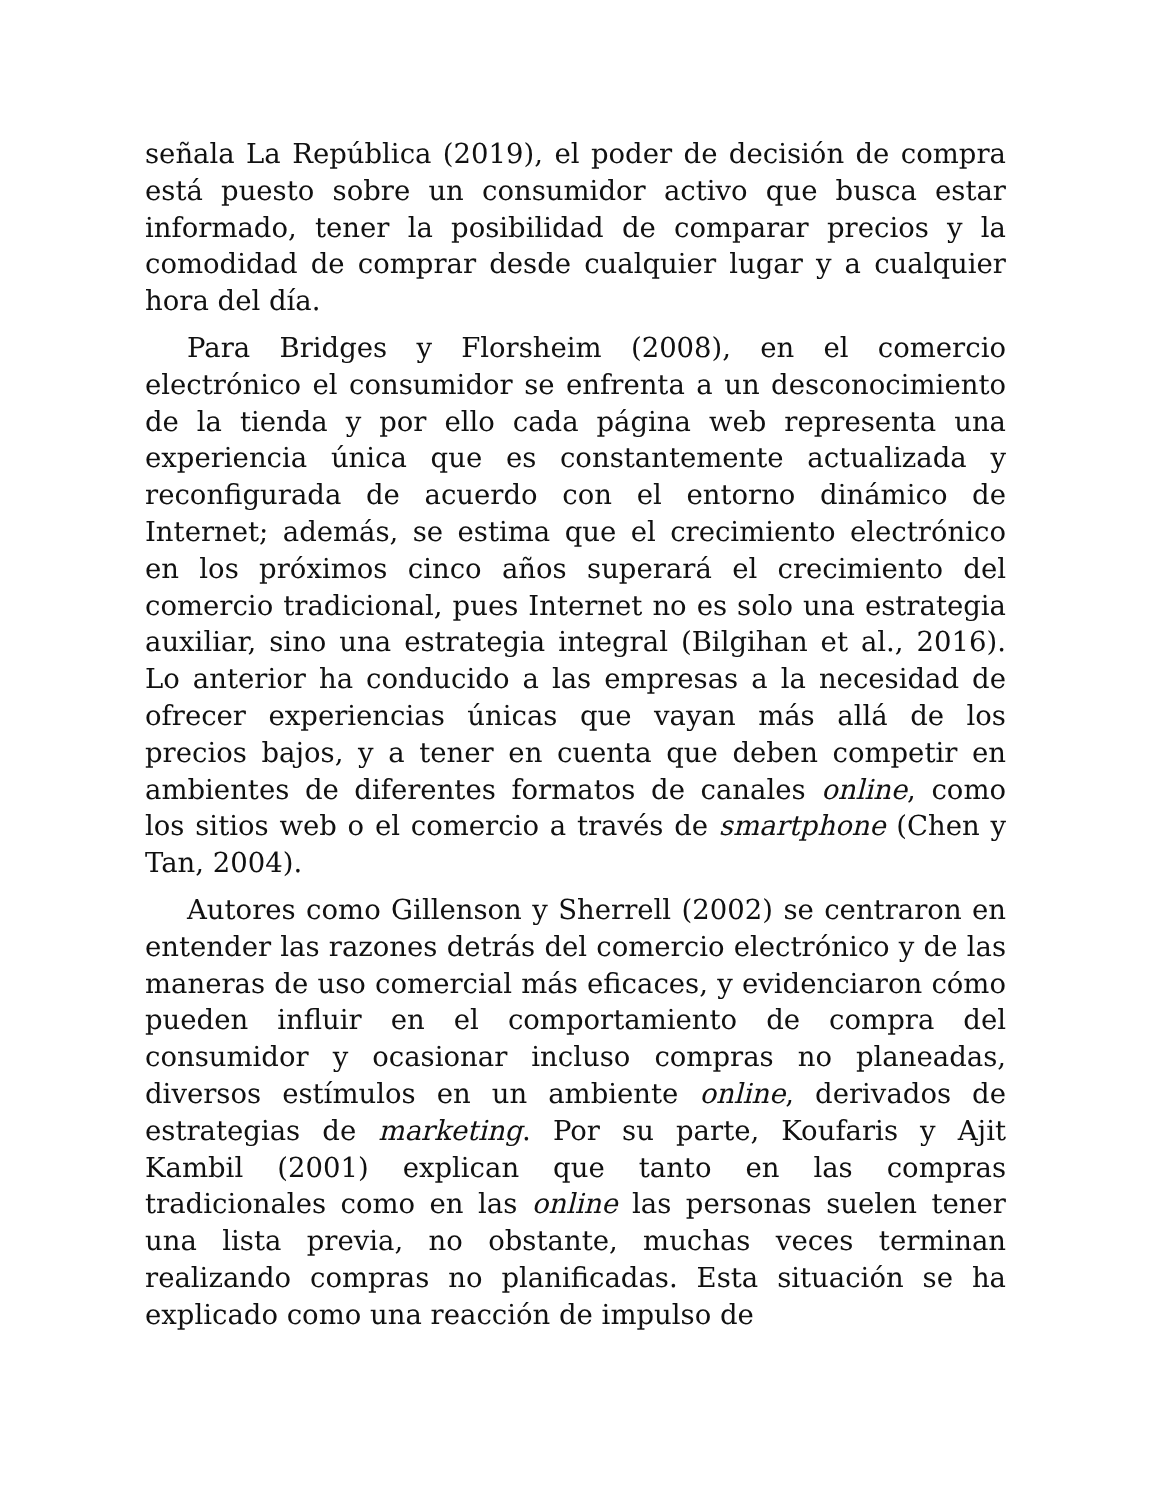señala La República (2019), el poder de decisión de compra está puesto sobre un consumidor activo que busca estar informado, tener la posibilidad de comparar precios y la comodidad de comprar desde cualquier lugar y a cualquier hora del día.
Para Bridges y Florsheim (2008), en el comercio electrónico el consumidor se enfrenta a un desconocimiento de la tienda y por ello cada página web representa una experiencia única que es constantemente actualizada y reconfigurada de acuerdo con el entorno dinámico de Internet; además, se estima que el crecimiento electrónico en los próximos cinco años superará el crecimiento del comercio tradicional, pues Internet no es solo una estrategia auxiliar, sino una estrategia integral (Bilgihan et al., 2016). Lo anterior ha conducido a las empresas a la necesidad de ofrecer experiencias únicas que vayan más allá de los precios bajos, y a tener en cuenta que deben competir en ambientes de diferentes formatos de canales online, como los sitios web o el comercio a través de smartphone (Chen y Tan, 2004).
Autores como Gillenson y Sherrell (2002) se centraron en entender las razones detrás del comercio electrónico y de las maneras de uso comercial más eficaces, y evidenciaron cómo pueden influir en el comportamiento de compra del consumidor y ocasionar incluso compras no planeadas, diversos estímulos en un ambiente online, derivados de estrategias de marketing. Por su parte, Koufaris y Ajit Kambil (2001) explican que tanto en las compras tradicionales como en las online las personas suelen tener una lista previa, no obstante, muchas veces terminan realizando compras no planificadas. Esta situación se ha explicado como una reacción de impulso de